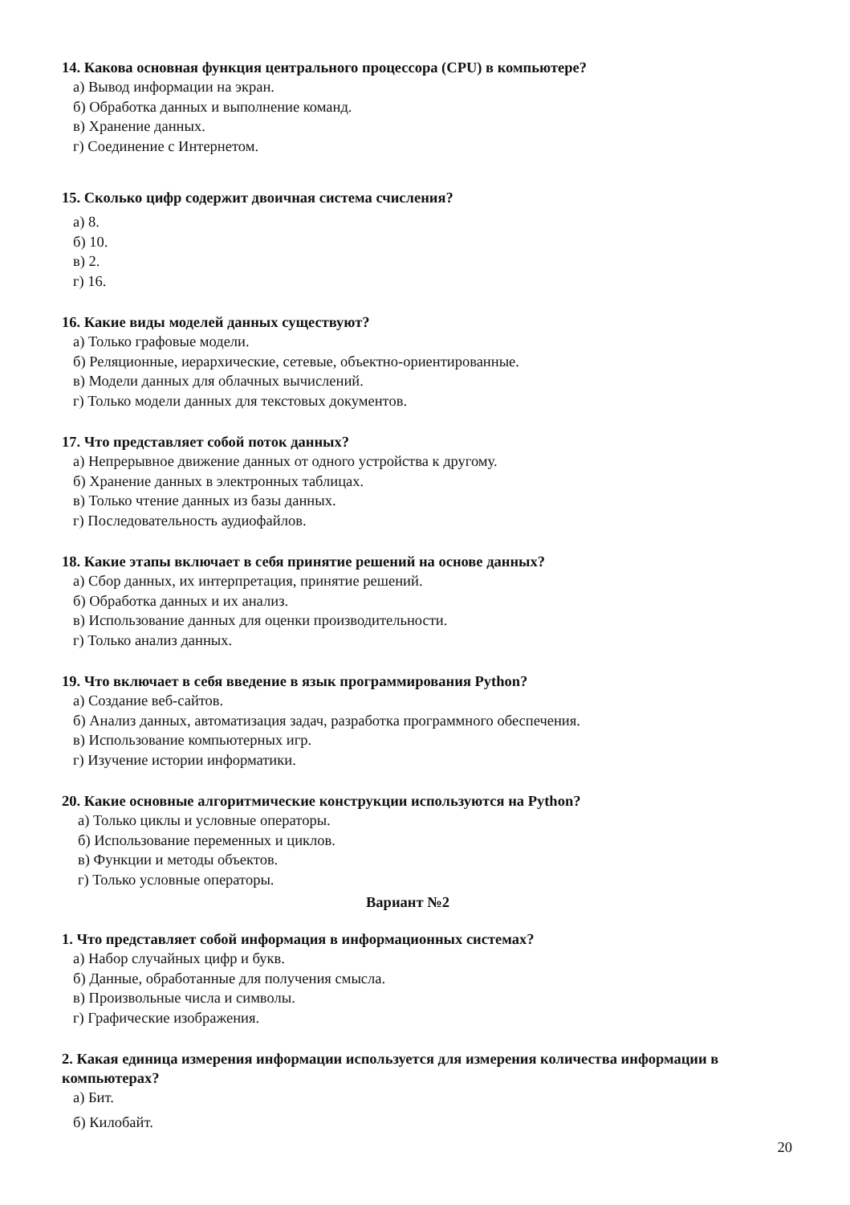14. Какова основная функция центрального процессора (CPU) в компьютере?
а) Вывод информации на экран.
б) Обработка данных и выполнение команд.
в) Хранение данных.
г) Соединение с Интернетом.
15. Сколько цифр содержит двоичная система счисления?
а) 8.
б) 10.
в) 2.
г) 16.
16. Какие виды моделей данных существуют?
а) Только графовые модели.
б) Реляционные, иерархические, сетевые, объектно-ориентированные.
в) Модели данных для облачных вычислений.
г) Только модели данных для текстовых документов.
17. Что представляет собой поток данных?
а) Непрерывное движение данных от одного устройства к другому.
б) Хранение данных в электронных таблицах.
в) Только чтение данных из базы данных.
г) Последовательность аудиофайлов.
18. Какие этапы включает в себя принятие решений на основе данных?
а) Сбор данных, их интерпретация, принятие решений.
б) Обработка данных и их анализ.
в) Использование данных для оценки производительности.
г) Только анализ данных.
19. Что включает в себя введение в язык программирования Python?
а) Создание веб-сайтов.
б) Анализ данных, автоматизация задач, разработка программного обеспечения.
в) Использование компьютерных игр.
г) Изучение истории информатики.
20. Какие основные алгоритмические конструкции используются на Python?
а) Только циклы и условные операторы.
б) Использование переменных и циклов.
в) Функции и методы объектов.
г) Только условные операторы.
Вариант №2
1. Что представляет собой информация в информационных системах?
а) Набор случайных цифр и букв.
б) Данные, обработанные для получения смысла.
в) Произвольные числа и символы.
г) Графические изображения.
2. Какая единица измерения информации используется для измерения количества информации в компьютерах?
а) Бит.
б) Килобайт.
20